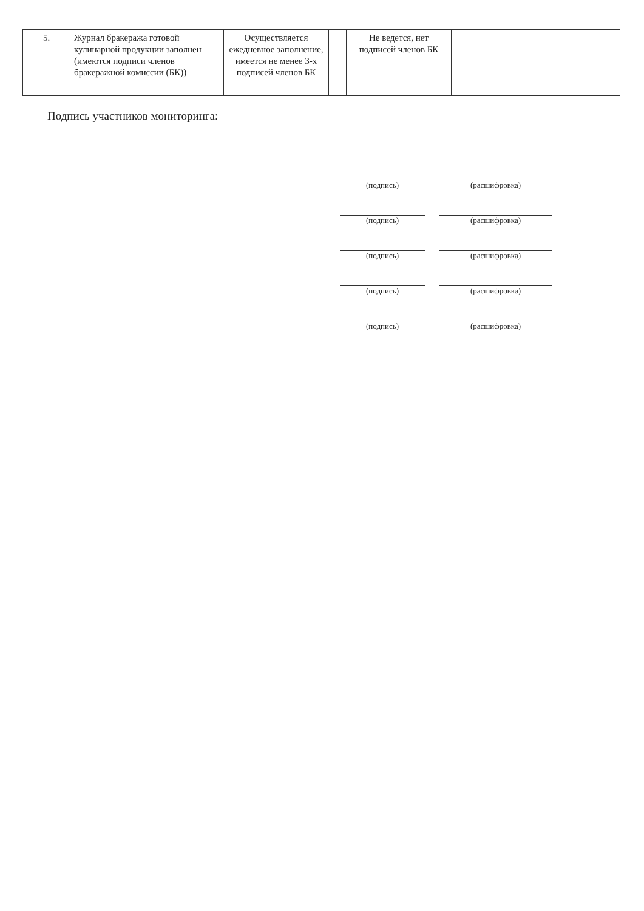| 5. | Журнал бракеража готовой кулинарной продукции заполнен (имеются подписи членов бракеражной комиссии (БК)) | Осуществляется ежедневное заполнение, имеется не менее 3-х подписей членов БК | | Не ведется, нет подписей членов БК | | |
Подпись участников мониторинга:
(подпись)
(расшифровка)
(подпись)
(расшифровка)
(подпись)
(расшифровка)
(подпись)
(расшифровка)
(подпись)
(расшифровка)